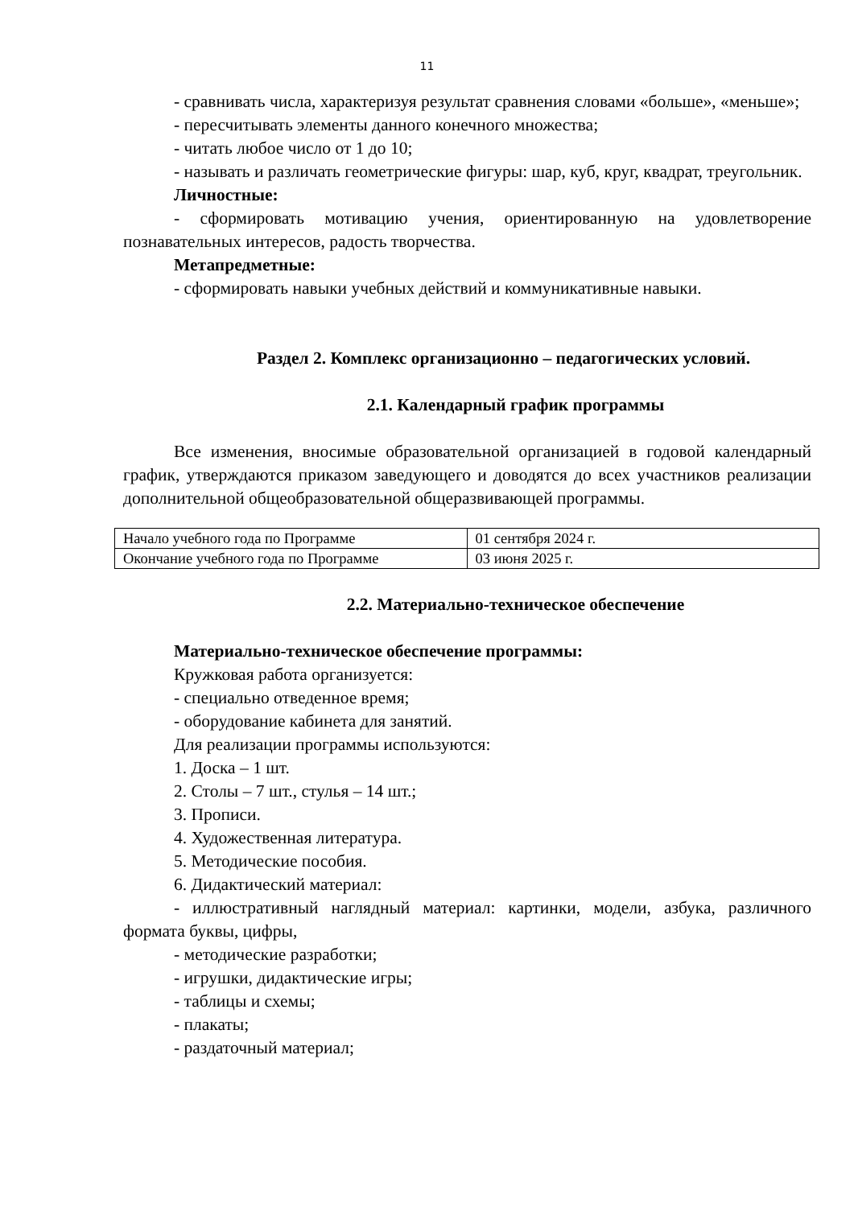11
- сравнивать числа, характеризуя результат сравнения словами «больше», «меньше»;
- пересчитывать элементы данного конечного множества;
- читать любое число от 1 до 10;
- называть и различать геометрические фигуры: шар, куб, круг, квадрат, треугольник.
Личностные:
- сформировать мотивацию учения, ориентированную на удовлетворение познавательных интересов, радость творчества.
Метапредметные:
- сформировать навыки учебных действий и коммуникативные навыки.
Раздел 2. Комплекс организационно – педагогических условий.
2.1. Календарный график программы
Все изменения, вносимые образовательной организацией в годовой календарный график, утверждаются приказом заведующего и доводятся до всех участников реализации дополнительной общеобразовательной общеразвивающей программы.
| Начало учебного года по Программе | 01 сентября 2024 г. |
| Окончание учебного года по Программе | 03 июня 2025 г. |
2.2. Материально-техническое обеспечение
Материально-техническое обеспечение программы:
Кружковая работа организуется:
- специально отведенное время;
- оборудование кабинета для занятий.
Для реализации программы используются:
1. Доска – 1 шт.
2. Столы – 7 шт., стулья – 14 шт.;
3. Прописи.
4. Художественная литература.
5. Методические пособия.
6. Дидактический материал:
- иллюстративный наглядный материал: картинки, модели, азбука, различного формата буквы, цифры,
- методические разработки;
- игрушки, дидактические игры;
- таблицы и схемы;
- плакаты;
- раздаточный материал;